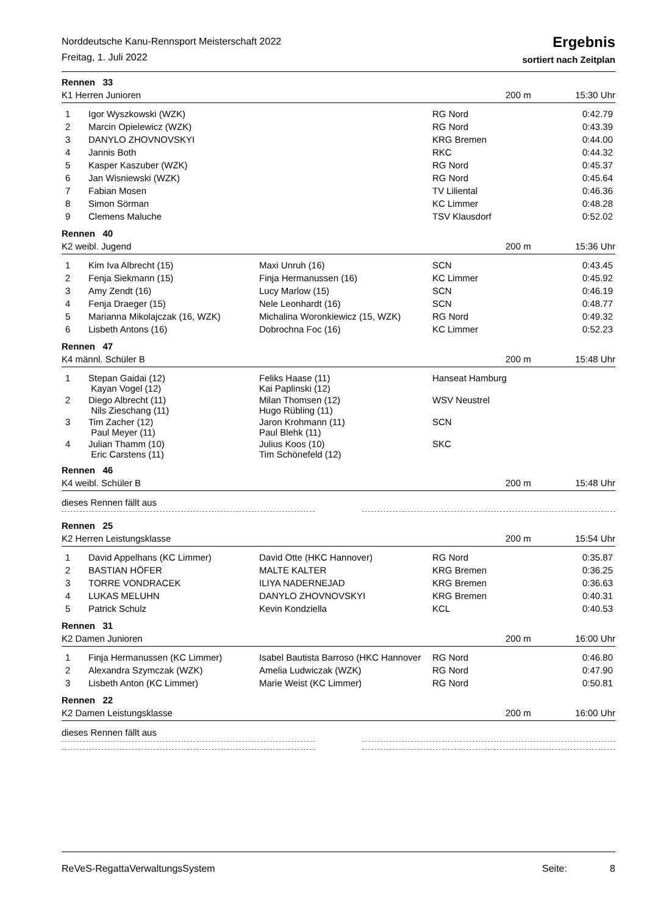Norddeutsche Kanu-Rennsport Meisterschaft 2022
Freitag, 1. Juli 2022
Ergebnis
sortiert nach Zeitplan
Rennen 33
K1 Herren Junioren 200 m 15:30 Uhr
| 1 | Igor Wyszkowski (WZK) | | RG Nord | 0:42.79 |
| 2 | Marcin Opielewicz (WZK) | | RG Nord | 0:43.39 |
| 3 | DANYLO ZHOVNOVSKYI | | KRG Bremen | 0:44.00 |
| 4 | Jannis Both | | RKC | 0:44.32 |
| 5 | Kasper Kaszuber (WZK) | | RG Nord | 0:45.37 |
| 6 | Jan Wisniewski (WZK) | | RG Nord | 0:45.64 |
| 7 | Fabian Mosen | | TV Liliental | 0:46.36 |
| 8 | Simon Sörman | | KC Limmer | 0:48.28 |
| 9 | Clemens Maluche | | TSV Klausdorf | 0:52.02 |
Rennen 40
K2 weibl. Jugend 200 m 15:36 Uhr
| 1 | Kim Iva Albrecht (15) | Maxi Unruh (16) | SCN | 0:43.45 |
| 2 | Fenja Siekmann (15) | Finja Hermanussen (16) | KC Limmer | 0:45.92 |
| 3 | Amy Zendt (16) | Lucy Marlow (15) | SCN | 0:46.19 |
| 4 | Fenja Draeger (15) | Nele Leonhardt (16) | SCN | 0:48.77 |
| 5 | Marianna Mikolajczak (16, WZK) | Michalina Woronkiewicz (15, WZK) | RG Nord | 0:49.32 |
| 6 | Lisbeth Antons (16) | Dobrochna Foc (16) | KC Limmer | 0:52.23 |
Rennen 47
K4 männl. Schüler B 200 m 15:48 Uhr
| 1 | Stepan Gaidai (12) Kayan Vogel (12) | Feliks Haase (11) Kai Paplinski (12) | Hanseat Hamburg | |
| 2 | Diego Albrecht (11) Nils Zieschang (11) | Milan Thomsen (12) Hugo Rübling (11) | WSV Neustrel | |
| 3 | Tim Zacher (12) Paul Meyer (11) | Jaron Krohmann (11) Paul Blehk (11) | SCN | |
| 4 | Julian Thamm (10) Eric Carstens (11) | Julius Koos (10) Tim Schönefeld (12) | SKC | |
Rennen 46
K4 weibl. Schüler B 200 m 15:48 Uhr
dieses Rennen fällt aus
Rennen 25
K2 Herren Leistungsklasse 200 m 15:54 Uhr
| 1 | David Appelhans (KC Limmer) | David Otte (HKC Hannover) | RG Nord | 0:35.87 |
| 2 | BASTIAN HÖFER | MALTE KALTER | KRG Bremen | 0:36.25 |
| 3 | TORRE VONDRACEK | ILIYA NADERNEJAD | KRG Bremen | 0:36.63 |
| 4 | LUKAS MELUHN | DANYLO ZHOVNOVSKYI | KRG Bremen | 0:40.31 |
| 5 | Patrick Schulz | Kevin Kondziella | KCL | 0:40.53 |
Rennen 31
K2 Damen Junioren 200 m 16:00 Uhr
| 1 | Finja Hermanussen (KC Limmer) | Isabel Bautista Barroso (HKC Hannover | RG Nord | 0:46.80 |
| 2 | Alexandra Szymczak (WZK) | Amelia Ludwiczak (WZK) | RG Nord | 0:47.90 |
| 3 | Lisbeth Anton (KC Limmer) | Marie Weist (KC Limmer) | RG Nord | 0:50.81 |
Rennen 22
K2 Damen Leistungsklasse 200 m 16:00 Uhr
dieses Rennen fällt aus
ReVeS-RegattaVerwaltungsSystem Seite: 8